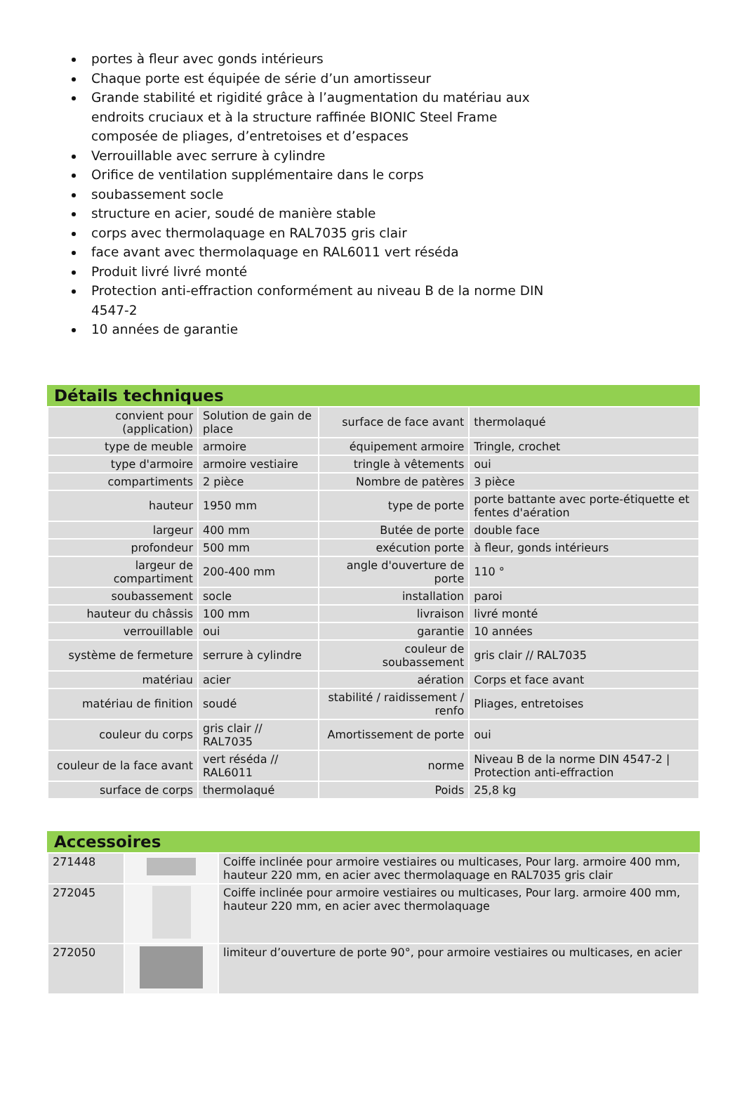portes à fleur avec gonds intérieurs
Chaque porte est équipée de série d’un amortisseur
Grande stabilité et rigidité grâce à l’augmentation du matériau aux endroits cruciaux et à la structure raffinée BIONIC Steel Frame composée de pliages, d’entretoises et d’espaces
Verrouillable avec serrure à cylindre
Orifice de ventilation supplémentaire dans le corps
soubassement socle
structure en acier, soudé de manière stable
corps avec thermolaquage en RAL7035 gris clair
face avant avec thermolaquage en RAL6011 vert réséda
Produit livré livré monté
Protection anti-effraction conformément au niveau B de la norme DIN 4547-2
10 années de garantie
Détails techniques
| convient pour (application) | Solution de gain de place | surface de face avant | thermolaqué |
| type de meuble | armoire | équipement armoire | Tringle, crochet |
| type d'armoire | armoire vestiaire | tringle à vêtements | oui |
| compartiments | 2 pièce | Nombre de patères | 3 pièce |
| hauteur | 1950 mm | type de porte | porte battante avec porte-étiquette et fentes d'aération |
| largeur | 400 mm | Butée de porte | double face |
| profondeur | 500 mm | exécution porte | à fleur, gonds intérieurs |
| largeur de compartiment | 200-400 mm | angle d'ouverture de porte | 110 ° |
| soubassement | socle | installation | paroi |
| hauteur du châssis | 100 mm | livraison | livré monté |
| verrouillable | oui | garantie | 10 années |
| système de fermeture | serrure à cylindre | couleur de soubassement | gris clair // RAL7035 |
| matériau | acier | aération | Corps et face avant |
| matériau de finition | soudé | stabilité / raidissement / renfo | Pliages, entretoises |
| couleur du corps | gris clair // RAL7035 | Amortissement de porte | oui |
| couleur de la face avant | vert réséda // RAL6011 | norme | Niveau B de la norme DIN 4547-2 / Protection anti-effraction |
| surface de corps | thermolaqué | Poids | 25,8 kg |
Accessoires
| 271448 | | Coiffe inclinée pour armoire vestiaires ou multicases, Pour larg. armoire 400 mm, hauteur 220 mm, en acier avec thermolaquage en RAL7035 gris clair |
| 272045 | | Coiffe inclinée pour armoire vestiaires ou multicases, Pour larg. armoire 400 mm, hauteur 220 mm, en acier avec thermolaquage |
| 272050 | | limiteur d’ouverture de porte 90°, pour armoire vestiaires ou multicases, en acier |